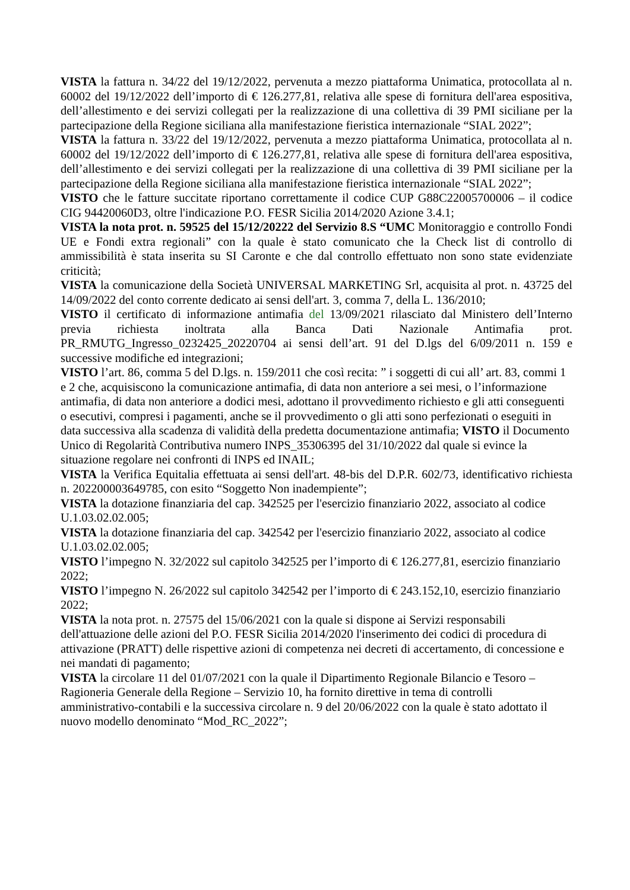VISTA la fattura n. 34/22 del 19/12/2022, pervenuta a mezzo piattaforma Unimatica, protocollata al n. 60002 del 19/12/2022 dell’importo di € 126.277,81, relativa alle spese di fornitura dell'area espositiva, dell’allestimento e dei servizi collegati per la realizzazione di una collettiva di 39 PMI siciliane per la partecipazione della Regione siciliana alla manifestazione fieristica internazionale “SIAL 2022”;
VISTA la fattura n. 33/22 del 19/12/2022, pervenuta a mezzo piattaforma Unimatica, protocollata al n. 60002 del 19/12/2022 dell’importo di € 126.277,81, relativa alle spese di fornitura dell'area espositiva, dell’allestimento e dei servizi collegati per la realizzazione di una collettiva di 39 PMI siciliane per la partecipazione della Regione siciliana alla manifestazione fieristica internazionale “SIAL 2022”;
VISTO che le fatture succitate riportano correttamente il codice CUP G88C22005700006 – il codice CIG 94420060D3, oltre l'indicazione P.O. FESR Sicilia 2014/2020 Azione 3.4.1;
VISTA la nota prot. n. 59525 del 15/12/20222 del Servizio 8.S “UMC Monitoraggio e controllo Fondi UE e Fondi extra regionali” con la quale è stato comunicato che la Check list di controllo di ammissibilità è stata inserita su SI Caronte e che dal controllo effettuato non sono state evidenziate criticità;
VISTA la comunicazione della Società UNIVERSAL MARKETING Srl, acquisita al prot. n. 43725 del 14/09/2022 del conto corrente dedicato ai sensi dell'art. 3, comma 7, della L. 136/2010;
VISTO il certificato di informazione antimafia del 13/09/2021 rilasciato dal Ministero dell’Interno previa richiesta inoltrata alla Banca Dati Nazionale Antimafia prot. PR_RMUTG_Ingresso_0232425_20220704 ai sensi dell’art. 91 del D.lgs del 6/09/2011 n. 159 e successive modifiche ed integrazioni;
VISTO l’art. 86, comma 5 del D.lgs. n. 159/2011 che così recita: ” i soggetti di cui all’ art. 83, commi 1 e 2 che, acquisiscono la comunicazione antimafia, di data non anteriore a sei mesi, o l’informazione antimafia, di data non anteriore a dodici mesi, adottano il provvedimento richiesto e gli atti conseguenti o esecutivi, compresi i pagamenti, anche se il provvedimento o gli atti sono perfezionati o eseguiti in data successiva alla scadenza di validità della predetta documentazione antimafia; VISTO il Documento Unico di Regolarità Contributiva numero INPS_35306395 del 31/10/2022 dal quale si evince la situazione regolare nei confronti di INPS ed INAIL;
VISTA la Verifica Equitalia effettuata ai sensi dell'art. 48-bis del D.P.R. 602/73, identificativo richiesta n. 202200003649785, con esito “Soggetto Non inadempiente”;
VISTA la dotazione finanziaria del cap. 342525 per l'esercizio finanziario 2022, associato al codice U.1.03.02.02.005;
VISTA la dotazione finanziaria del cap. 342542 per l'esercizio finanziario 2022, associato al codice U.1.03.02.02.005;
VISTO l’impegno N. 32/2022 sul capitolo 342525 per l’importo di € 126.277,81, esercizio finanziario 2022;
VISTO l’impegno N. 26/2022 sul capitolo 342542 per l’importo di € 243.152,10, esercizio finanziario 2022;
VISTA la nota prot. n. 27575 del 15/06/2021 con la quale si dispone ai Servizi responsabili dell'attuazione delle azioni del P.O. FESR Sicilia 2014/2020 l'inserimento dei codici di procedura di attivazione (PRATT) delle rispettive azioni di competenza nei decreti di accertamento, di concessione e nei mandati di pagamento;
VISTA la circolare 11 del 01/07/2021 con la quale il Dipartimento Regionale Bilancio e Tesoro – Ragioneria Generale della Regione – Servizio 10, ha fornito direttive in tema di controlli amministrativo-contabili e la successiva circolare n. 9 del 20/06/2022 con la quale è stato adottato il nuovo modello denominato “Mod_RC_2022”;